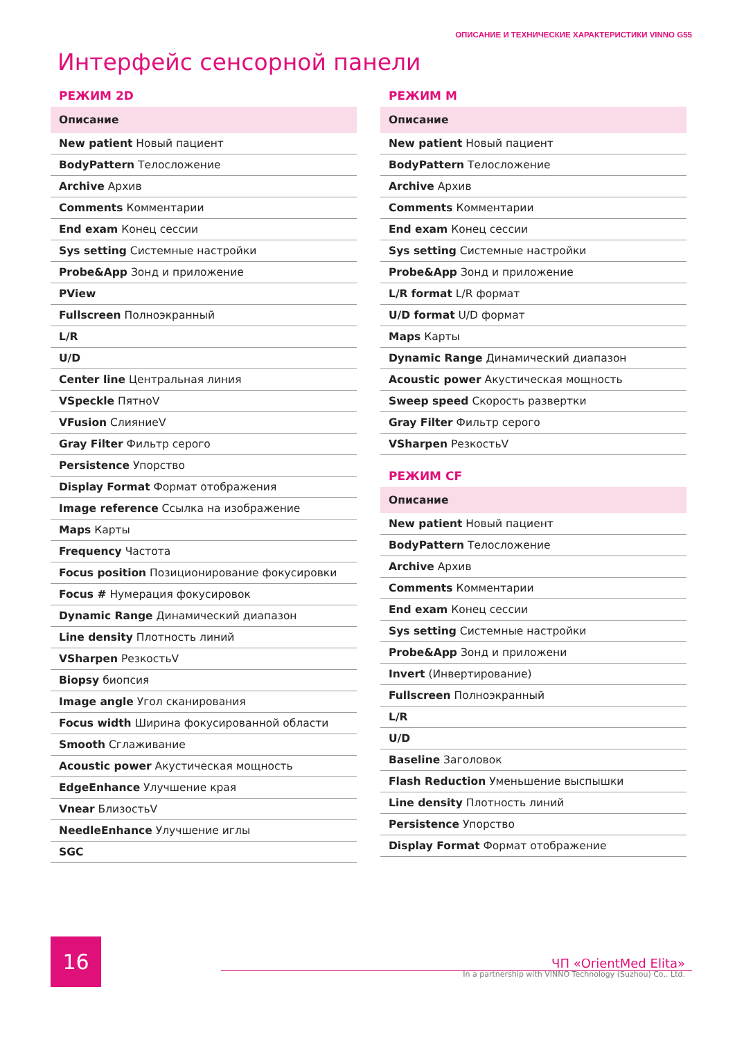ОПИСАНИЕ И ТЕХНИЧЕСКИЕ ХАРАКТЕРИСТИКИ VINNO G55
Интерфейс сенсорной панели
РЕЖИМ 2D
| Описание |
| --- |
| New patient Новый пациент |
| BodyPattern Телосложение |
| Archive Архив |
| Comments Комментарии |
| End exam Конец сессии |
| Sys setting Системные настройки |
| Probe&App Зонд и приложение |
| PView |
| Fullscreen Полноэкранный |
| L/R |
| U/D |
| Center line Центральная линия |
| VSpeckle ПятноV |
| VFusion СлияниеV |
| Gray Filter Фильтр серого |
| Persistence Упорство |
| Display Format Формат отображения |
| Image reference Ссылка на изображение |
| Maps Карты |
| Frequency Частота |
| Focus position Позиционирование фокусировки |
| Focus # Нумерация фокусировок |
| Dynamic Range Динамический диапазон |
| Line density Плотность линий |
| VSharpen РезкостьV |
| Biopsy биопсия |
| Image angle Угол сканирования |
| Focus width Ширина фокусированной области |
| Smooth Сглаживание |
| Acoustic power Акустическая мощность |
| EdgeEnhance Улучшение края |
| Vnear БлизостьV |
| NeedleEnhance Улучшение иглы |
| SGC |
РЕЖИМ M
| Описание |
| --- |
| New patient Новый пациент |
| BodyPattern Телосложение |
| Archive Архив |
| Comments Комментарии |
| End exam Конец сессии |
| Sys setting Системные настройки |
| Probe&App Зонд и приложение |
| L/R format L/R формат |
| U/D format U/D формат |
| Maps Карты |
| Dynamic Range Динамический диапазон |
| Acoustic power Акустическая мощность |
| Sweep speed Скорость развертки |
| Gray Filter Фильтр серого |
| VSharpen РезкостьV |
РЕЖИМ CF
| Описание |
| --- |
| New patient Новый пациент |
| BodyPattern Телосложение |
| Archive Архив |
| Comments Комментарии |
| End exam Конец сессии |
| Sys setting Системные настройки |
| Probe&App Зонд и приложени |
| Invert (Инвертирование) |
| Fullscreen Полноэкранный |
| L/R |
| U/D |
| Baseline Заголовок |
| Flash Reduction Уменьшение выспышки |
| Line density Плотность линий |
| Persistence Упорство |
| Display Format Формат отображение |
16
ЧП «OrientMed Elita»
In a partnership with VINNO Technology (Suzhou) Co,. Ltd.